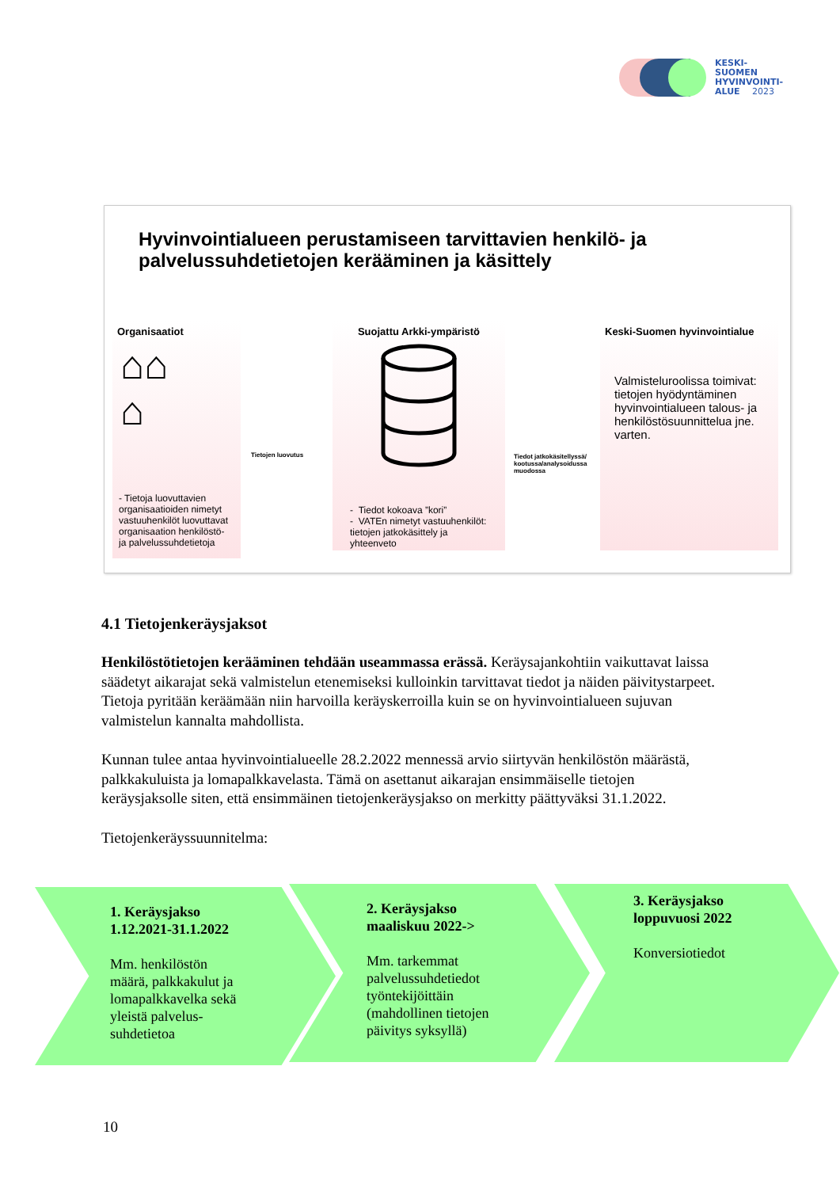KESKI-
SUOMEN
HYVINVOINTI-
ALUE 2023
Hyvinvointialueen perustamiseen tarvittavien henkilö- ja palvelussuhdetietojen kerääminen ja käsittely
Organisaatiot
⌂⌂
⌂
- Tietoja luovuttavien organisaatioiden nimetyt vastuuhenkilöt luovuttavat organisaation henkilöstö- ja palvelussuhdetietoja
Tietojen luovutus
Suojattu Arkki-ympäristö
- Tiedot kokoava ”kori”
- VATEn nimetyt vastuuhenkilöt: tietojen jatkokäsittely ja yhteenveto
Tiedot jatkokäsitellyssä/ kootussa/analysoidussa muodossa
Keski-Suomen hyvinvointialue
Valmisteluroolissa toimivat: tietojen hyödyntäminen hyvinvointialueen talous- ja henkilöstösuunnittelua jne. varten.
4.1 Tietojenkeräysjaksot
Henkilöstötietojen kerääminen tehdään useammassa erässä. Keräysajankohtiin vaikuttavat laissa säädetyt aikarajat sekä valmistelun etenemiseksi kulloinkin tarvittavat tiedot ja näiden päivitystarpeet. Tietoja pyritään keräämään niin harvoilla keräyskerroilla kuin se on hyvinvointialueen sujuvan valmistelun kannalta mahdollista.
Kunnan tulee antaa hyvinvointialueelle 28.2.2022 mennessä arvio siirtyvän henkilöstön määrästä, palkkakuluista ja lomapalkkavelasta. Tämä on asettanut aikarajan ensimmäiselle tietojen keräysjaksolle siten, että ensimmäinen tietojenkeräysjakso on merkitty päättyväksi 31.1.2022.
Tietojenkeräyssuunnitelma:
1. Keräysjakso
1.12.2021-31.1.2022
Mm. henkilöstön
määrä, palkkakulut ja
lomapalkkavelka sekä
yleistä palvelus-
suhdetietoa
2. Keräysjakso
maaliskuu 2022->
Mm. tarkemmat
palvelussuhdetiedot
työntekijöittäin
(mahdollinen tietojen
päivitys syksyllä)
3. Keräysjakso
loppuvuosi 2022
Konversiotiedot
10